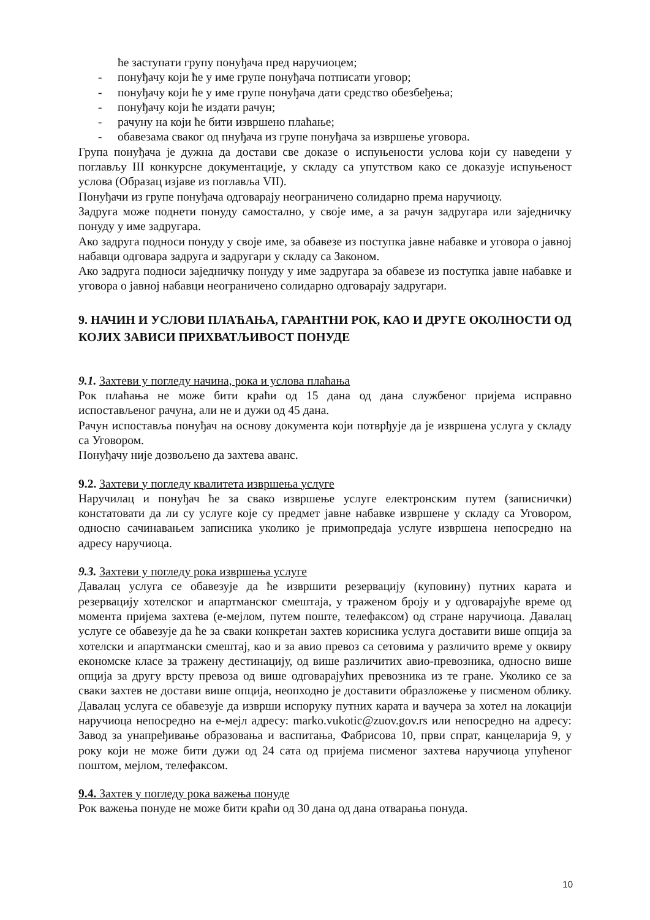ће заступати групу понуђача пред наручиоцем;
- понуђачу који ће у име групе понуђача потписати уговор;
- понуђачу који ће у име групе понуђача дати средство обезбеђења;
- понуђачу који ће издати рачун;
- рачуну на који ће бити извршено плаћање;
- обавезама сваког од пнуђача из групе понуђача за извршење уговора.
Група понуђача је дужна да достави све доказе о испуњености услова који су наведени у поглављу III конкурсне документације, у складу са упутством како се доказује испуњеност услова (Образац изјаве из поглавља VII).
Понуђачи из групе понуђача одговарају неограничено солидарно према наручиоцу.
Задруга може поднети понуду самостално, у своје име, а за рачун задругара или заједничку понуду у име задругара.
Ако задруга подноси понуду у своје име, за обавезе из поступка јавне набавке и уговора о јавној набавци одговара задруга и задругари у складу са Законом.
Ако задруга подноси заједничку понуду у име задругара за обавезе из поступка јавне набавке и уговора о јавној набавци неограничено солидарно одговарају задругари.
9. НАЧИН И УСЛОВИ ПЛАЋАЊА, ГАРАНТНИ РОК, КАО И ДРУГЕ ОКОЛНОСТИ ОД КОЈИХ ЗАВИСИ ПРИХВАТЉИВОСТ ПОНУДЕ
9.1. Захтеви у погледу начина, рока и услова плаћања
Рок плаћања не може бити краћи од 15 дана од дана службеног пријема исправно испостављеног рачуна, али не и дужи од 45 дана.
Рачун испоставља понуђач на основу документа који потврђује да је извршена услуга у складу са Уговором.
Понуђачу није дозвољено да захтева аванс.
9.2. Захтеви у погледу квалитета извршења услуге
Наручилац и понуђач ће за свако извршење услуге електронским путем (записнички) констатовати да ли су услуге које су предмет јавне набавке извршене у складу са Уговором, односно сачинавањем записника уколико је примопредаја услуге извршена непосредно на адресу наручиоца.
9.3. Захтеви у погледу рока извршења услуге
Давалац услуга се обавезује да ће извршити резервацију (куповину) путних карата и резервацију хотелског и апартманског смештаја, у траженом броју и у одговарајуће време од момента пријема захтева (е-мејлом, путем поште, телефаксом) од стране наручиоца. Давалац услуге се обавезује да ће за сваки конкретан захтев корисника услуга доставити више опција за хотелски и апартмански смештај, као и за авио превоз са сетовима у различито време у оквиру економске класе за тражену дестинацију, од више различитих авио-превозника, односно више опција за другу врсту превоза од више одговарајућих превозника из те гране. Уколико се за сваки захтев не достави више опција, неопходно је доставити образложење у писменом облику. Давалац услуга се обавезује да изврши испоруку путних карата и ваучера за хотел на локацији наручиоца непосредно на е-мејл адресу: marko.vukotic@zuov.gov.rs или непосредно на адресу: Завод за унапређивање образовања и васпитања, Фабрисова 10, први спрат, канцеларија 9, у року који не може бити дужи од 24 сата од пријема писменог захтева наручиоца упућеног поштом, мејлом, телефаксом.
9.4. Захтев у погледу рока важења понуде
Рок важења понуде не може бити краћи од 30 дана од дана отварања понуда.
10